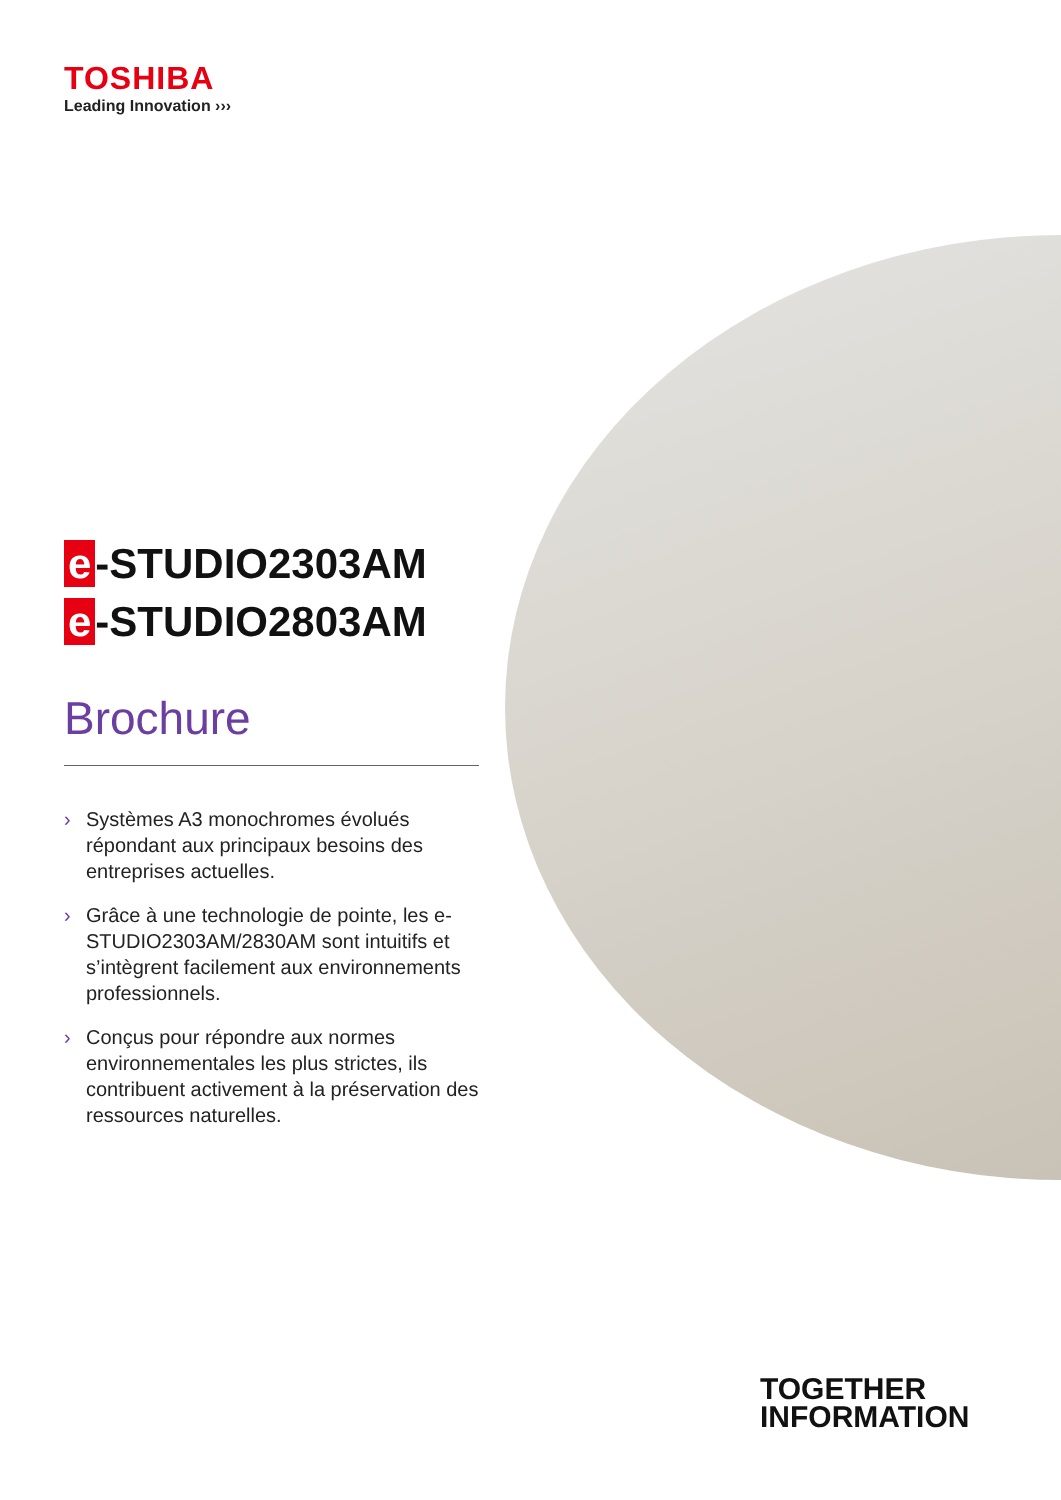TOSHIBA
Leading Innovation ›››
e -STUDIO2303AM
e -STUDIO2803AM
Brochure
› Systèmes A3 monochromes évolués répondant aux principaux besoins des entreprises actuelles.
› Grâce à une technologie de pointe, les e-STUDIO2303AM/2830AM sont intuitifs et s’intègrent facilement aux environnements professionnels.
› Conçus pour répondre aux normes environnementales les plus strictes, ils contribuent activement à la préservation des ressources naturelles.
TOGETHER
INFORMATION